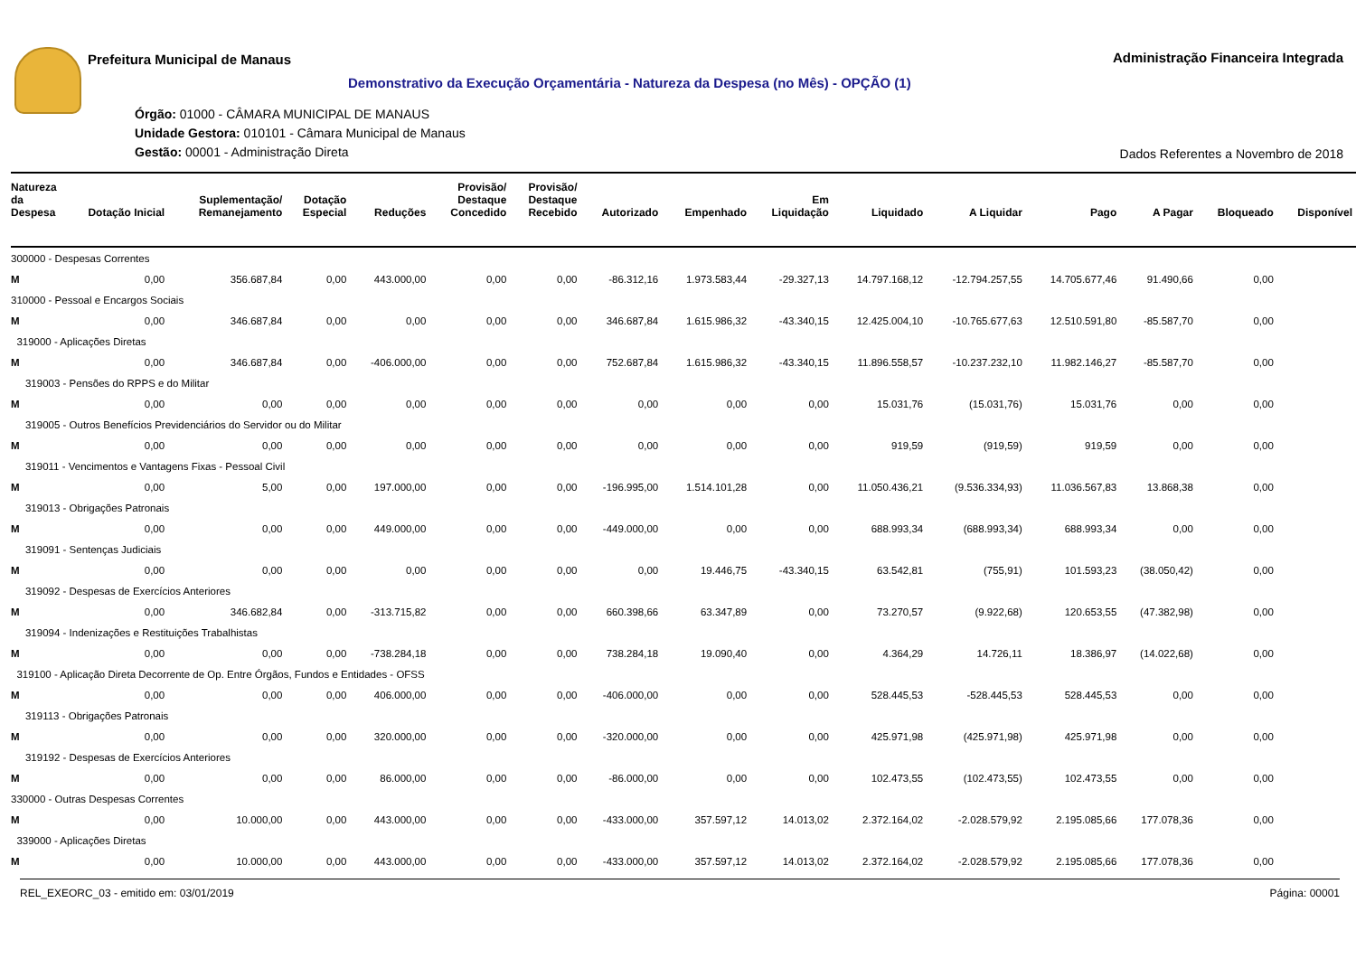Prefeitura Municipal de Manaus
Administração Financeira Integrada
Demonstrativo da Execução Orçamentária - Natureza da Despesa (no Mês) - OPÇÃO (1)
Órgão: 01000 - CÂMARA MUNICIPAL DE MANAUS
Unidade Gestora: 010101 - Câmara Municipal de Manaus
Gestão: 00001 - Administração Direta
Dados Referentes a Novembro de 2018
| Natureza da Despesa | Dotação Inicial | Suplementação/ Remanejamento | Dotação Especial | Reduções | Provisão/ Destaque Concedido | Provisão/ Destaque Recebido | Autorizado | Empenhado | Em Liquidação | Liquidado | A Liquidar | Pago | A Pagar | Bloqueado | Disponível |
| --- | --- | --- | --- | --- | --- | --- | --- | --- | --- | --- | --- | --- | --- | --- | --- |
| 300000 - Despesas Correntes | | | | | | | | | | | | | | | |
| M | 0,00 | 356.687,84 | 0,00 | 443.000,00 | 0,00 | 0,00 | -86.312,16 | 1.973.583,44 | -29.327,13 | 14.797.168,12 | -12.794.257,55 | 14.705.677,46 | 91.490,66 | 0,00 | |
| 310000 - Pessoal e Encargos Sociais | | | | | | | | | | | | | | | |
| M | 0,00 | 346.687,84 | 0,00 | 0,00 | 0,00 | 0,00 | 346.687,84 | 1.615.986,32 | -43.340,15 | 12.425.004,10 | -10.765.677,63 | 12.510.591,80 | -85.587,70 | 0,00 | |
| 319000 - Aplicações Diretas | | | | | | | | | | | | | | | |
| M | 0,00 | 346.687,84 | 0,00 | -406.000,00 | 0,00 | 0,00 | 752.687,84 | 1.615.986,32 | -43.340,15 | 11.896.558,57 | -10.237.232,10 | 11.982.146,27 | -85.587,70 | 0,00 | |
| 319003 - Pensões do RPPS e do Militar | | | | | | | | | | | | | | | |
| M | 0,00 | 0,00 | 0,00 | 0,00 | 0,00 | 0,00 | 0,00 | 0,00 | 0,00 | 15.031,76 | (15.031,76) | 15.031,76 | 0,00 | 0,00 | |
| 319005 - Outros Benefícios Previdenciários do Servidor ou do Militar | | | | | | | | | | | | | | | |
| M | 0,00 | 0,00 | 0,00 | 0,00 | 0,00 | 0,00 | 0,00 | 0,00 | 0,00 | 919,59 | (919,59) | 919,59 | 0,00 | 0,00 | |
| 319011 - Vencimentos e Vantagens Fixas - Pessoal Civil | | | | | | | | | | | | | | | |
| M | 0,00 | 5,00 | 0,00 | 197.000,00 | 0,00 | 0,00 | -196.995,00 | 1.514.101,28 | 0,00 | 11.050.436,21 | (9.536.334,93) | 11.036.567,83 | 13.868,38 | 0,00 | |
| 319013 - Obrigações Patronais | | | | | | | | | | | | | | | |
| M | 0,00 | 0,00 | 0,00 | 449.000,00 | 0,00 | 0,00 | -449.000,00 | 0,00 | 0,00 | 688.993,34 | (688.993,34) | 688.993,34 | 0,00 | 0,00 | |
| 319091 - Sentenças Judiciais | | | | | | | | | | | | | | | |
| M | 0,00 | 0,00 | 0,00 | 0,00 | 0,00 | 0,00 | 0,00 | 19.446,75 | -43.340,15 | 63.542,81 | (755,91) | 101.593,23 | (38.050,42) | 0,00 | |
| 319092 - Despesas de Exercícios Anteriores | | | | | | | | | | | | | | | |
| M | 0,00 | 346.682,84 | 0,00 | -313.715,82 | 0,00 | 0,00 | 660.398,66 | 63.347,89 | 0,00 | 73.270,57 | (9.922,68) | 120.653,55 | (47.382,98) | 0,00 | |
| 319094 - Indenizações e Restituições Trabalhistas | | | | | | | | | | | | | | | |
| M | 0,00 | 0,00 | 0,00 | -738.284,18 | 0,00 | 0,00 | 738.284,18 | 19.090,40 | 0,00 | 4.364,29 | 14.726,11 | 18.386,97 | (14.022,68) | 0,00 | |
| 319100 - Aplicação Direta Decorrente de Op. Entre Órgãos, Fundos e Entidades - OFSS | | | | | | | | | | | | | | | |
| M | 0,00 | 0,00 | 0,00 | 406.000,00 | 0,00 | 0,00 | -406.000,00 | 0,00 | 0,00 | 528.445,53 | -528.445,53 | 528.445,53 | 0,00 | 0,00 | |
| 319113 - Obrigações Patronais | | | | | | | | | | | | | | | |
| M | 0,00 | 0,00 | 0,00 | 320.000,00 | 0,00 | 0,00 | -320.000,00 | 0,00 | 0,00 | 425.971,98 | (425.971,98) | 425.971,98 | 0,00 | 0,00 | |
| 319192 - Despesas de Exercícios Anteriores | | | | | | | | | | | | | | | |
| M | 0,00 | 0,00 | 0,00 | 86.000,00 | 0,00 | 0,00 | -86.000,00 | 0,00 | 0,00 | 102.473,55 | (102.473,55) | 102.473,55 | 0,00 | 0,00 | |
| 330000 - Outras Despesas Correntes | | | | | | | | | | | | | | | |
| M | 0,00 | 10.000,00 | 0,00 | 443.000,00 | 0,00 | 0,00 | -433.000,00 | 357.597,12 | 14.013,02 | 2.372.164,02 | -2.028.579,92 | 2.195.085,66 | 177.078,36 | 0,00 | |
| 339000 - Aplicações Diretas | | | | | | | | | | | | | | | |
| M | 0,00 | 10.000,00 | 0,00 | 443.000,00 | 0,00 | 0,00 | -433.000,00 | 357.597,12 | 14.013,02 | 2.372.164,02 | -2.028.579,92 | 2.195.085,66 | 177.078,36 | 0,00 | |
REL_EXEORC_03 - emitido em: 03/01/2019 Página: 00001